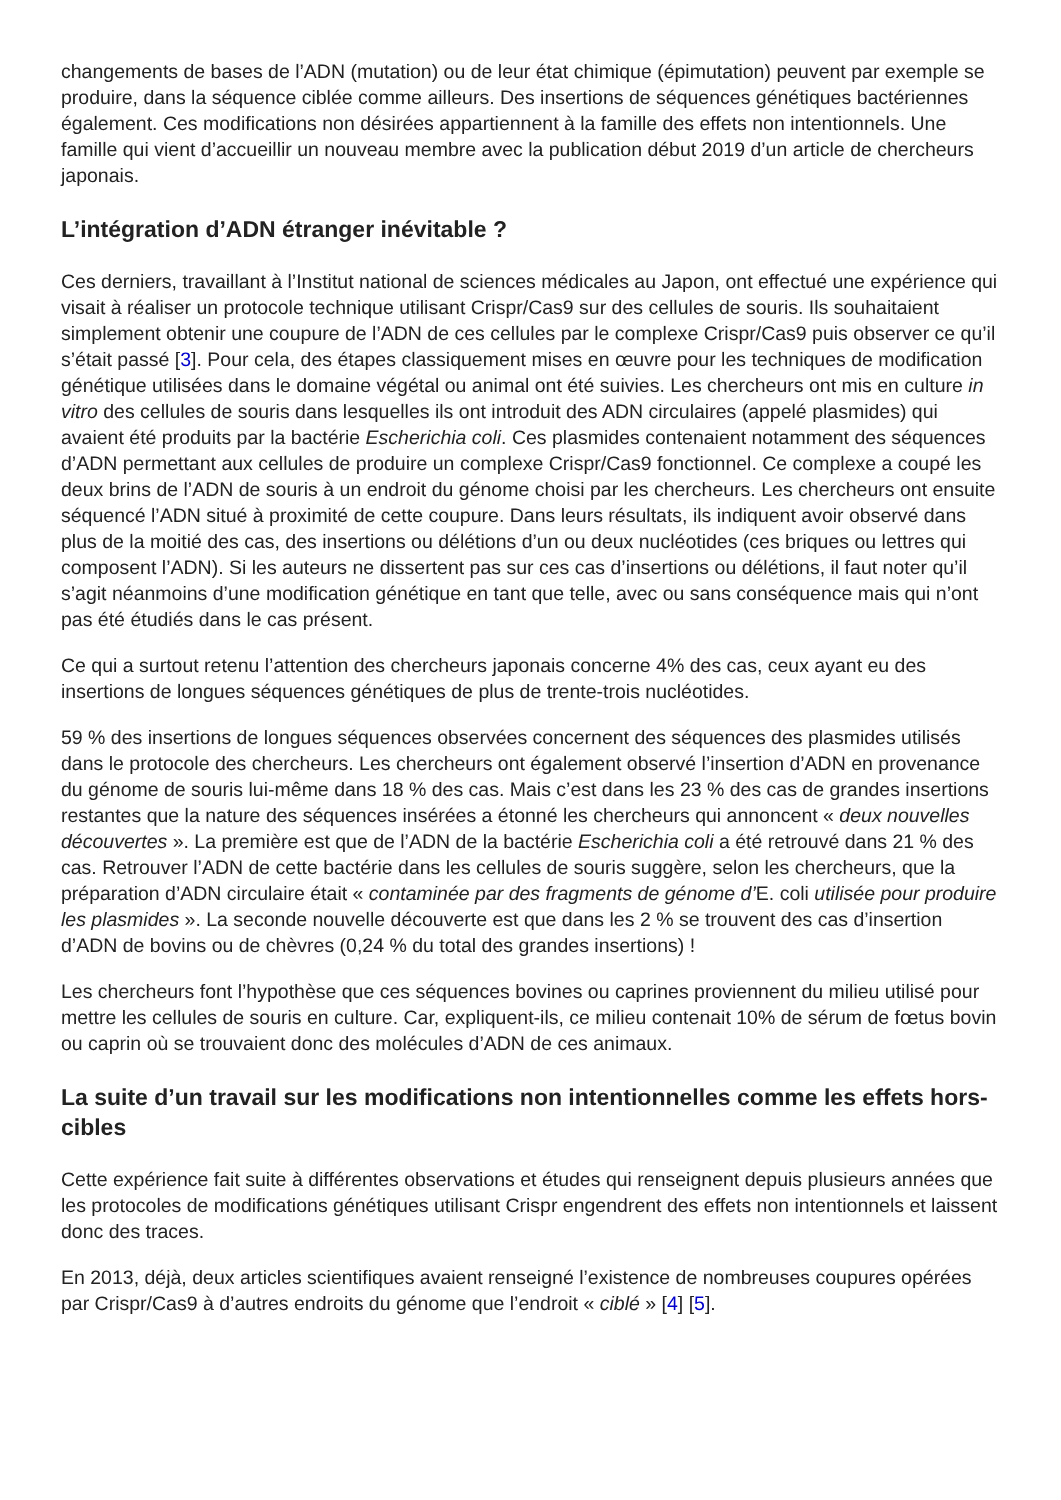changements de bases de l’ADN (mutation) ou de leur état chimique (épimutation) peuvent par exemple se produire, dans la séquence ciblée comme ailleurs. Des insertions de séquences génétiques bactériennes également. Ces modifications non désirées appartiennent à la famille des effets non intentionnels. Une famille qui vient d’accueillir un nouveau membre avec la publication début 2019 d’un article de chercheurs japonais.
L’intégration d’ADN étranger inévitable ?
Ces derniers, travaillant à l’Institut national de sciences médicales au Japon, ont effectué une expérience qui visait à réaliser un protocole technique utilisant Crispr/Cas9 sur des cellules de souris. Ils souhaitaient simplement obtenir une coupure de l’ADN de ces cellules par le complexe Crispr/Cas9 puis observer ce qu’il s’était passé [3]. Pour cela, des étapes classiquement mises en œuvre pour les techniques de modification génétique utilisées dans le domaine végétal ou animal ont été suivies. Les chercheurs ont mis en culture in vitro des cellules de souris dans lesquelles ils ont introduit des ADN circulaires (appelé plasmides) qui avaient été produits par la bactérie Escherichia coli. Ces plasmides contenaient notamment des séquences d’ADN permettant aux cellules de produire un complexe Crispr/Cas9 fonctionnel. Ce complexe a coupé les deux brins de l’ADN de souris à un endroit du génome choisi par les chercheurs. Les chercheurs ont ensuite séquencé l’ADN situé à proximité de cette coupure. Dans leurs résultats, ils indiquent avoir observé dans plus de la moitié des cas, des insertions ou délétions d’un ou deux nucléotides (ces briques ou lettres qui composent l’ADN). Si les auteurs ne dissertent pas sur ces cas d’insertions ou délétions, il faut noter qu’il s’agit néanmoins d’une modification génétique en tant que telle, avec ou sans conséquence mais qui n’ont pas été étudiés dans le cas présent.
Ce qui a surtout retenu l’attention des chercheurs japonais concerne 4% des cas, ceux ayant eu des insertions de longues séquences génétiques de plus de trente-trois nucléotides.
59 % des insertions de longues séquences observées concernent des séquences des plasmides utilisés dans le protocole des chercheurs. Les chercheurs ont également observé l’insertion d’ADN en provenance du génome de souris lui-même dans 18 % des cas. Mais c’est dans les 23 % des cas de grandes insertions restantes que la nature des séquences insérées a étonné les chercheurs qui annoncent « deux nouvelles découvertes ». La première est que de l’ADN de la bactérie Escherichia coli a été retrouvé dans 21 % des cas. Retrouver l’ADN de cette bactérie dans les cellules de souris suggère, selon les chercheurs, que la préparation d’ADN circulaire était « contaminée par des fragments de génome d’E. coli utilisée pour produire les plasmides ». La seconde nouvelle découverte est que dans les 2 % se trouvent des cas d’insertion d’ADN de bovins ou de chèvres (0,24 % du total des grandes insertions) !
Les chercheurs font l’hypothèse que ces séquences bovines ou caprines proviennent du milieu utilisé pour mettre les cellules de souris en culture. Car, expliquent-ils, ce milieu contenait 10% de sérum de fœtus bovin ou caprin où se trouvaient donc des molécules d’ADN de ces animaux.
La suite d’un travail sur les modifications non intentionnelles comme les effets hors-cibles
Cette expérience fait suite à différentes observations et études qui renseignent depuis plusieurs années que les protocoles de modifications génétiques utilisant Crispr engendrent des effets non intentionnels et laissent donc des traces.
En 2013, déjà, deux articles scientifiques avaient renseigné l’existence de nombreuses coupures opérées par Crispr/Cas9 à d’autres endroits du génome que l’endroit « ciblé » [4] [5].